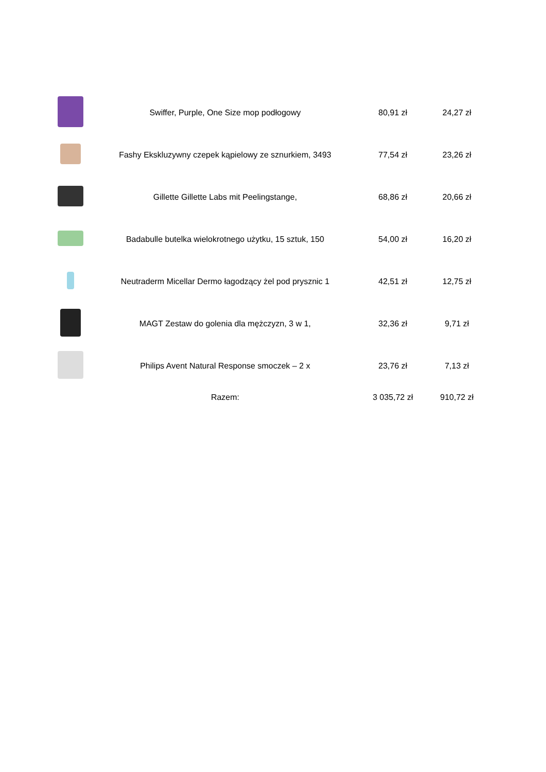| | Swiffer, Purple, One Size mop podłogowy | 80,91 zł | 24,27 zł |
| | Fashy Ekskluzywny czepek kąpielowy ze sznurkiem, 3493 | 77,54 zł | 23,26 zł |
| | Gillette Gillette Labs mit Peelingstange, | 68,86 zł | 20,66 zł |
| | Badabulle butelka wielokrotnego użytku, 15 sztuk, 150 | 54,00 zł | 16,20 zł |
| | Neutraderm Micellar Dermo łagodzący żel pod prysznic 1 | 42,51 zł | 12,75 zł |
| | MAGT Zestaw do golenia dla mężczyzn, 3 w 1, | 32,36 zł | 9,71 zł |
| | Philips Avent Natural Response smoczek – 2 x | 23,76 zł | 7,13 zł |
| | Razem: | 3 035,72 zł | 910,72 zł |